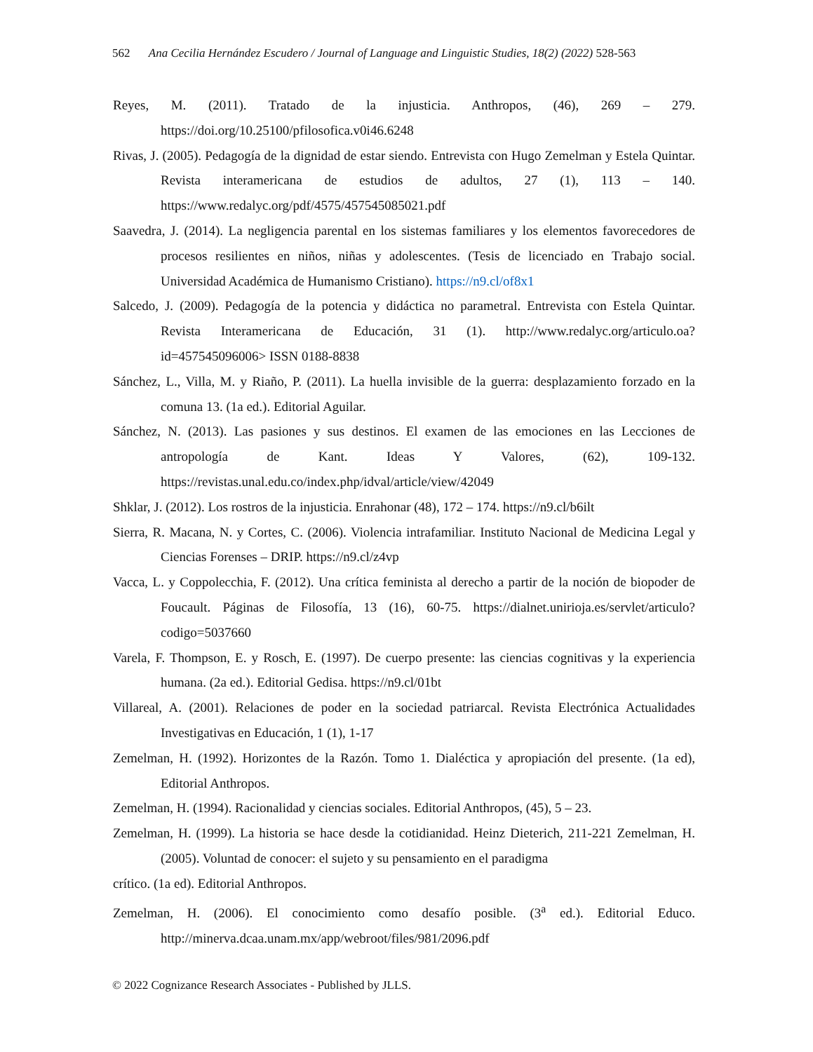562 Ana Cecilia Hernández Escudero / Journal of Language and Linguistic Studies, 18(2) (2022) 528-563
Reyes, M. (2011). Tratado de la injusticia. Anthropos, (46), 269 – 279. https://doi.org/10.25100/pfilosofica.v0i46.6248
Rivas, J. (2005). Pedagogía de la dignidad de estar siendo. Entrevista con Hugo Zemelman y Estela Quintar. Revista interamericana de estudios de adultos, 27 (1), 113 – 140. https://www.redalyc.org/pdf/4575/457545085021.pdf
Saavedra, J. (2014). La negligencia parental en los sistemas familiares y los elementos favorecedores de procesos resilientes en niños, niñas y adolescentes. (Tesis de licenciado en Trabajo social. Universidad Académica de Humanismo Cristiano). https://n9.cl/of8x1
Salcedo, J. (2009). Pedagogía de la potencia y didáctica no parametral. Entrevista con Estela Quintar. Revista Interamericana de Educación, 31 (1). http://www.redalyc.org/articulo.oa?id=457545096006> ISSN 0188-8838
Sánchez, L., Villa, M. y Riaño, P. (2011). La huella invisible de la guerra: desplazamiento forzado en la comuna 13. (1a ed.). Editorial Aguilar.
Sánchez, N. (2013). Las pasiones y sus destinos. El examen de las emociones en las Lecciones de antropología de Kant. Ideas Y Valores, (62), 109-132. https://revistas.unal.edu.co/index.php/idval/article/view/42049
Shklar, J. (2012). Los rostros de la injusticia. Enrahonar (48), 172 – 174. https://n9.cl/b6ilt
Sierra, R. Macana, N. y Cortes, C. (2006). Violencia intrafamiliar. Instituto Nacional de Medicina Legal y Ciencias Forenses – DRIP. https://n9.cl/z4vp
Vacca, L. y Coppolecchia, F. (2012). Una crítica feminista al derecho a partir de la noción de biopoder de Foucault. Páginas de Filosofía, 13 (16), 60-75. https://dialnet.unirioja.es/servlet/articulo?codigo=5037660
Varela, F. Thompson, E. y Rosch, E. (1997). De cuerpo presente: las ciencias cognitivas y la experiencia humana. (2a ed.). Editorial Gedisa. https://n9.cl/01bt
Villareal, A. (2001). Relaciones de poder en la sociedad patriarcal. Revista Electrónica Actualidades Investigativas en Educación, 1 (1), 1-17
Zemelman, H. (1992). Horizontes de la Razón. Tomo 1. Dialéctica y apropiación del presente. (1a ed), Editorial Anthropos.
Zemelman, H. (1994). Racionalidad y ciencias sociales. Editorial Anthropos, (45), 5 – 23.
Zemelman, H. (1999). La historia se hace desde la cotidianidad. Heinz Dieterich, 211-221 Zemelman, H. (2005). Voluntad de conocer: el sujeto y su pensamiento en el paradigma
crítico. (1a ed). Editorial Anthropos.
Zemelman, H. (2006). El conocimiento como desafío posible. (3<sup>a</sup> ed.). Editorial Educo. http://minerva.dcaa.unam.mx/app/webroot/files/981/2096.pdf
© 2022 Cognizance Research Associates - Published by JLLS.